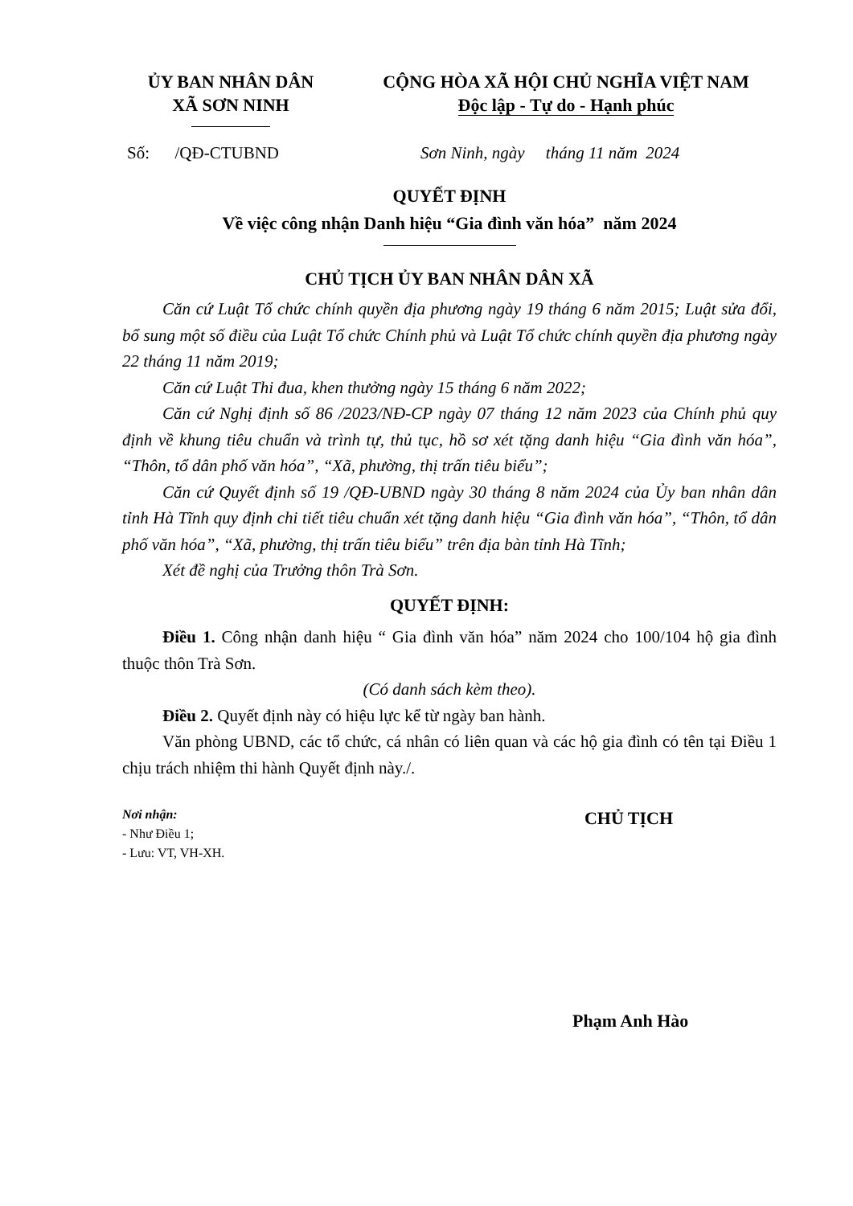ỦY BAN NHÂN DÂN
XÃ SƠN NINH
CỘNG HÒA XÃ HỘI CHỦ NGHĨA VIỆT NAM
Độc lập - Tự do - Hạnh phúc
Số: /QĐ-CTUBND Sơn Ninh, ngày tháng 11 năm 2024
QUYẾT ĐỊNH
Về việc công nhận Danh hiệu “Gia đình văn hóa” năm 2024
CHỦ TỊCH ỦY BAN NHÂN DÂN XÃ
Căn cứ Luật Tổ chức chính quyền địa phương ngày 19 tháng 6 năm 2015; Luật sửa đổi, bổ sung một số điều của Luật Tổ chức Chính phủ và Luật Tổ chức chính quyền địa phương ngày 22 tháng 11 năm 2019;
Căn cứ Luật Thi đua, khen thưởng ngày 15 tháng 6 năm 2022;
Căn cứ Nghị định số 86 /2023/NĐ-CP ngày 07 tháng 12 năm 2023 của Chính phủ quy định về khung tiêu chuẩn và trình tự, thủ tục, hồ sơ xét tặng danh hiệu “Gia đình văn hóa”, “Thôn, tổ dân phố văn hóa”, “Xã, phường, thị trấn tiêu biểu”;
Căn cứ Quyết định số 19 /QĐ-UBND ngày 30 tháng 8 năm 2024 của Ủy ban nhân dân tỉnh Hà Tĩnh quy định chi tiết tiêu chuẩn xét tặng danh hiệu “Gia đình văn hóa”, “Thôn, tổ dân phố văn hóa”, “Xã, phường, thị trấn tiêu biểu” trên địa bàn tỉnh Hà Tĩnh;
Xét đề nghị của Trưởng thôn Trà Sơn.
QUYẾT ĐỊNH:
Điều 1. Công nhận danh hiệu “ Gia đình văn hóa” năm 2024 cho 100/104 hộ gia đình thuộc thôn Trà Sơn.
(Có danh sách kèm theo).
Điều 2. Quyết định này có hiệu lực kể từ ngày ban hành.
Văn phòng UBND, các tổ chức, cá nhân có liên quan và các hộ gia đình có tên tại Điều 1 chịu trách nhiệm thi hành Quyết định này./.
Nơi nhận:
- Như Điều 1;
- Lưu: VT, VH-XH.
CHỦ TỊCH
Phạm Anh Hào